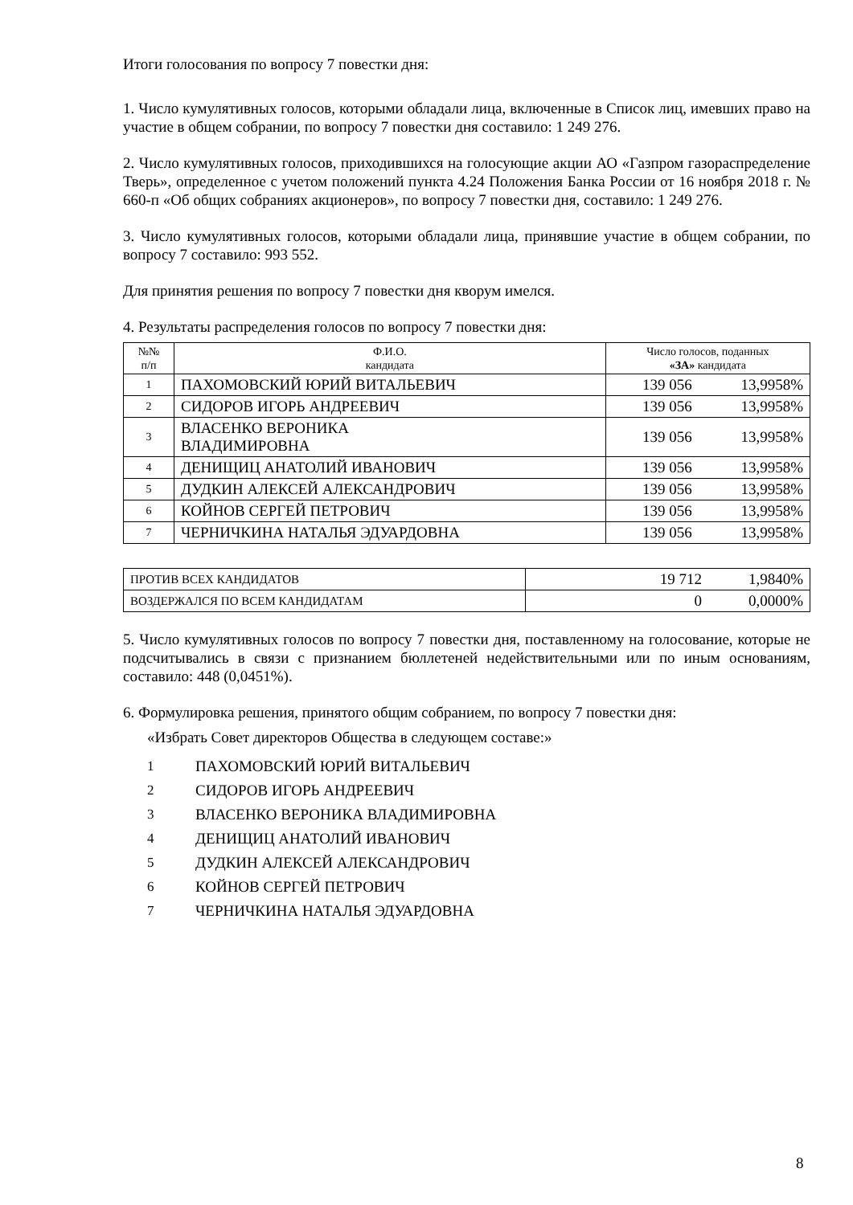Итоги голосования по вопросу 7 повестки дня:
1. Число кумулятивных голосов, которыми обладали лица, включенные в Список лиц, имевших право на участие в общем собрании, по вопросу 7 повестки дня составило: 1 249 276.
2. Число кумулятивных голосов, приходившихся на голосующие акции АО «Газпром газораспределение Тверь», определенное с учетом положений пункта 4.24 Положения Банка России от 16 ноября 2018 г. № 660-п «Об общих собраниях акционеров», по вопросу 7 повестки дня, составило: 1 249 276.
3. Число кумулятивных голосов, которыми обладали лица, принявшие участие в общем собрании, по вопросу 7 составило: 993 552.
Для принятия решения по вопросу 7 повестки дня кворум имелся.
4. Результаты распределения голосов по вопросу 7 повестки дня:
| №№ п/п | Ф.И.О. кандидата | Число голосов, поданных «ЗА» кандидата | |
| 1 | ПАХОМОВСКИЙ ЮРИЙ ВИТАЛЬЕВИЧ | 139 056 | 13,9958% |
| 2 | СИДОРОВ ИГОРЬ АНДРЕЕВИЧ | 139 056 | 13,9958% |
| 3 | ВЛАСЕНКО ВЕРОНИКА ВЛАДИМИРОВНА | 139 056 | 13,9958% |
| 4 | ДЕНИЩИЦ АНАТОЛИЙ ИВАНОВИЧ | 139 056 | 13,9958% |
| 5 | ДУДКИН АЛЕКСЕЙ АЛЕКСАНДРОВИЧ | 139 056 | 13,9958% |
| 6 | КОЙНОВ СЕРГЕЙ ПЕТРОВИЧ | 139 056 | 13,9958% |
| 7 | ЧЕРНИЧКИНА НАТАЛЬЯ ЭДУАРДОВНА | 139 056 | 13,9958% |
| ПРОТИВ ВСЕХ КАНДИДАТОВ | 19 712 | 1,9840% |
| ВОЗДЕРЖАЛСЯ ПО ВСЕМ КАНДИДАТАМ | 0 | 0,0000% |
5. Число кумулятивных голосов по вопросу 7 повестки дня, поставленному на голосование, которые не подсчитывались в связи с признанием бюллетеней недействительными или по иным основаниям, составило: 448 (0,0451%).
6. Формулировка решения, принятого общим собранием, по вопросу 7 повестки дня:
«Избрать Совет директоров Общества в следующем составе:»
1 ПАХОМОВСКИЙ ЮРИЙ ВИТАЛЬЕВИЧ
2 СИДОРОВ ИГОРЬ АНДРЕЕВИЧ
3 ВЛАСЕНКО ВЕРОНИКА ВЛАДИМИРОВНА
4 ДЕНИЩИЦ АНАТОЛИЙ ИВАНОВИЧ
5 ДУДКИН АЛЕКСЕЙ АЛЕКСАНДРОВИЧ
6 КОЙНОВ СЕРГЕЙ ПЕТРОВИЧ
7 ЧЕРНИЧКИНА НАТАЛЬЯ ЭДУАРДОВНА
8